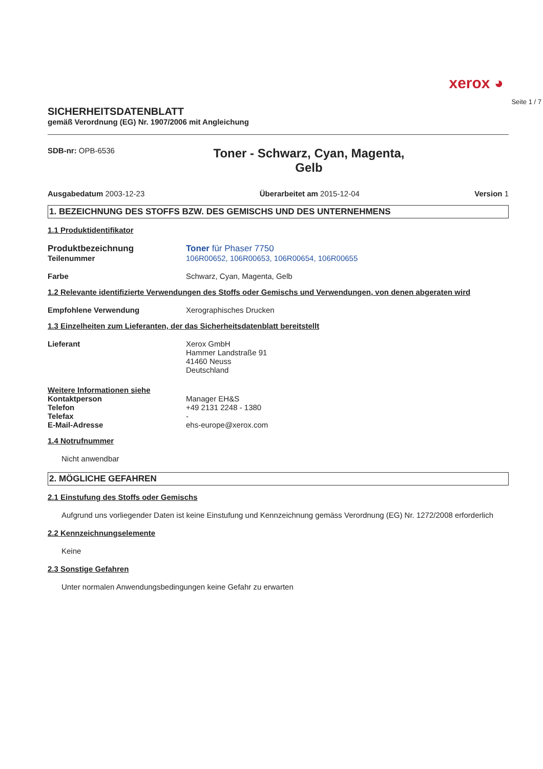xerox ◕
Seite 1 / 7
SICHERHEITSDATENBLATT
gemäß Verordnung (EG) Nr. 1907/2006 mit Angleichung
SDB-nr: OPB-6536
Toner - Schwarz, Cyan, Magenta,
Gelb
Ausgabedatum 2003-12-23 Überarbeitet am 2015-12-04 Version 1
1. BEZEICHNUNG DES STOFFS BZW. DES GEMISCHS UND DES UNTERNEHMENS
1.1 Produktidentifikator
Produktbezeichnung Toner für Phaser 7750
Teilenummer 106R00652, 106R00653, 106R00654, 106R00655
Farbe Schwarz, Cyan, Magenta, Gelb
1.2 Relevante identifizierte Verwendungen des Stoffs oder Gemischs und Verwendungen, von denen abgeraten wird
Empfohlene Verwendung Xerographisches Drucken
1.3 Einzelheiten zum Lieferanten, der das Sicherheitsdatenblatt bereitstellt
Lieferant Xerox GmbH
Hammer Landstraße 91
41460 Neuss
Deutschland
Weitere Informationen siehe
Kontaktperson
Telefon
Telefax
E-Mail-Adresse
Manager EH&S
+49 2131 2248 - 1380
-
ehs-europe@xerox.com
1.4 Notrufnummer
Nicht anwendbar
2. MÖGLICHE GEFAHREN
2.1 Einstufung des Stoffs oder Gemischs
Aufgrund uns vorliegender Daten ist keine Einstufung und Kennzeichnung gemäss Verordnung (EG) Nr. 1272/2008 erforderlich
2.2 Kennzeichnungselemente
Keine
2.3 Sonstige Gefahren
Unter normalen Anwendungsbedingungen keine Gefahr zu erwarten